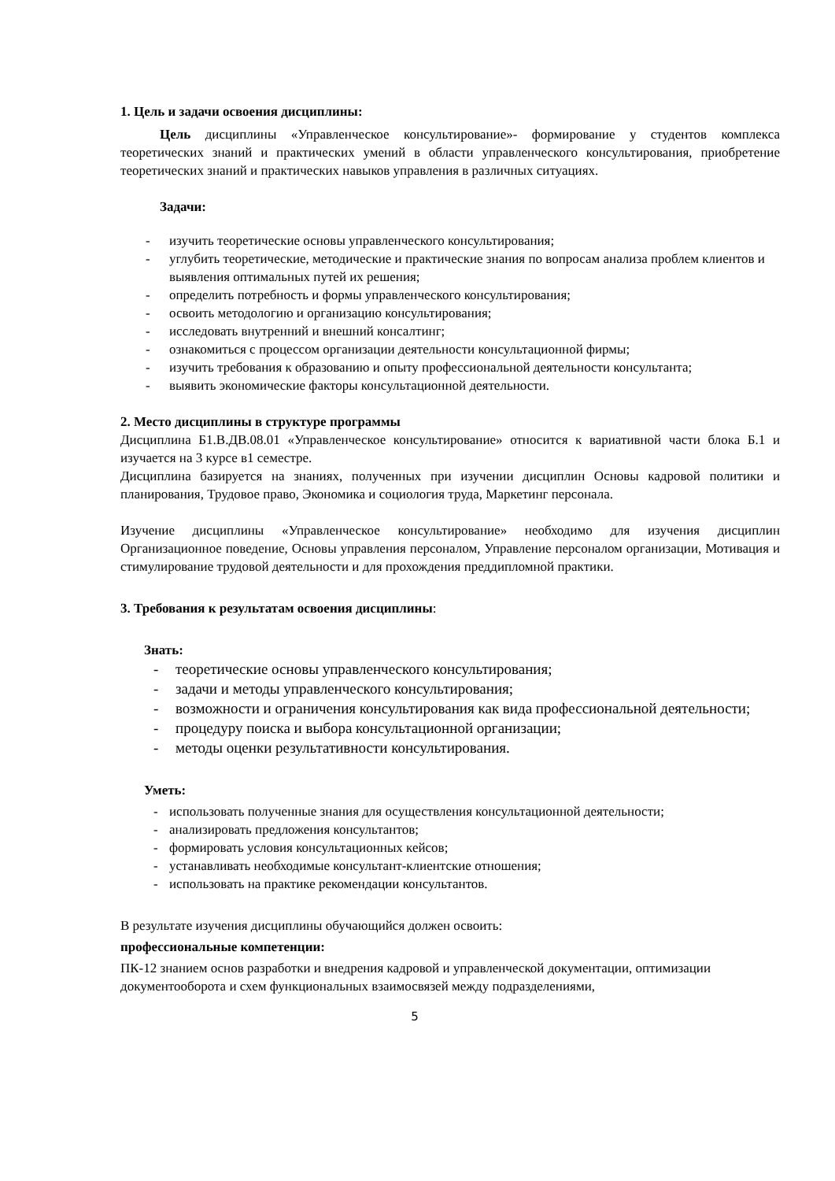1. Цель и задачи освоения дисциплины:
Цель дисциплины «Управленческое консультирование»- формирование у студентов комплекса теоретических знаний и практических умений в области управленческого консультирования, приобретение теоретических знаний и практических навыков управления в различных ситуациях.
Задачи:
- изучить теоретические основы управленческого консультирования;
- углубить теоретические, методические и практические знания по вопросам анализа проблем клиентов и выявления оптимальных путей их решения;
- определить потребность и формы управленческого консультирования;
- освоить методологию и организацию консультирования;
- исследовать внутренний и внешний консалтинг;
- ознакомиться с процессом организации деятельности консультационной фирмы;
- изучить требования к образованию и опыту профессиональной деятельности консультанта;
- выявить экономические факторы консультационной деятельности.
2. Место дисциплины в структуре программы
Дисциплина Б1.В.ДВ.08.01 «Управленческое консультирование» относится к вариативной части блока Б.1 и изучается на 3 курсе в1 семестре.
Дисциплина базируется на знаниях, полученных при изучении дисциплин Основы кадровой политики и планирования, Трудовое право, Экономика и социология труда, Маркетинг персонала.
Изучение дисциплины «Управленческое консультирование» необходимо для изучения дисциплин Организационное поведение, Основы управления персоналом, Управление персоналом организации, Мотивация и стимулирование трудовой деятельности и для прохождения преддипломной практики.
3. Требования к результатам освоения дисциплины:
Знать:
- теоретические основы управленческого консультирования;
- задачи и методы управленческого консультирования;
- возможности и ограничения консультирования как вида профессиональной деятельности;
- процедуру поиска и выбора консультационной организации;
- методы оценки результативности консультирования.
Уметь:
- использовать полученные знания для осуществления консультационной деятельности;
- анализировать предложения консультантов;
- формировать условия консультационных кейсов;
- устанавливать необходимые консультант-клиентские отношения;
- использовать на практике рекомендации консультантов.
В результате изучения дисциплины обучающийся должен освоить:
профессиональные компетенции:
ПК-12 знанием основ разработки и внедрения кадровой и управленческой документации, оптимизации документооборота и схем функциональных взаимосвязей между подразделениями,
5